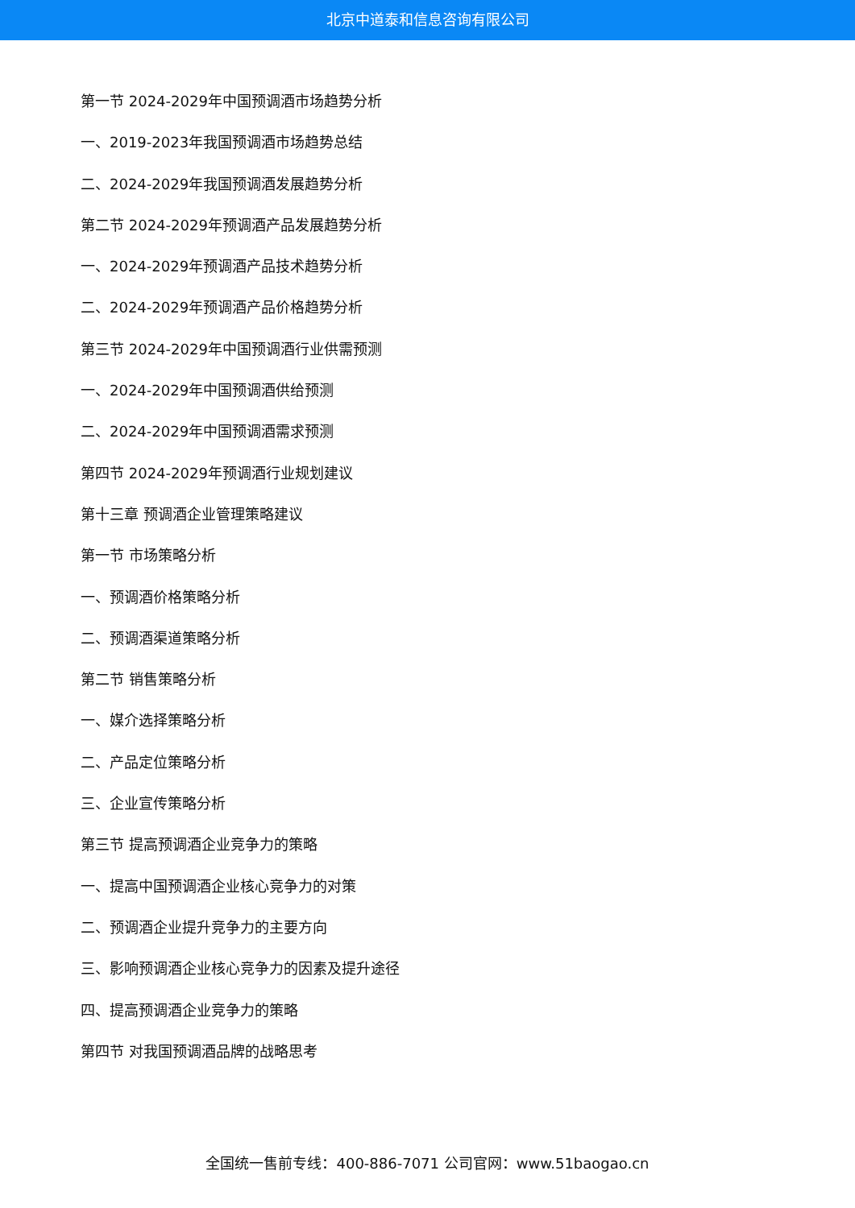北京中道泰和信息咨询有限公司
第一节 2024-2029年中国预调酒市场趋势分析
一、2019-2023年我国预调酒市场趋势总结
二、2024-2029年我国预调酒发展趋势分析
第二节 2024-2029年预调酒产品发展趋势分析
一、2024-2029年预调酒产品技术趋势分析
二、2024-2029年预调酒产品价格趋势分析
第三节 2024-2029年中国预调酒行业供需预测
一、2024-2029年中国预调酒供给预测
二、2024-2029年中国预调酒需求预测
第四节 2024-2029年预调酒行业规划建议
第十三章 预调酒企业管理策略建议
第一节 市场策略分析
一、预调酒价格策略分析
二、预调酒渠道策略分析
第二节 销售策略分析
一、媒介选择策略分析
二、产品定位策略分析
三、企业宣传策略分析
第三节 提高预调酒企业竞争力的策略
一、提高中国预调酒企业核心竞争力的对策
二、预调酒企业提升竞争力的主要方向
三、影响预调酒企业核心竞争力的因素及提升途径
四、提高预调酒企业竞争力的策略
第四节 对我国预调酒品牌的战略思考
全国统一售前专线：400-886-7071 公司官网：www.51baogao.cn